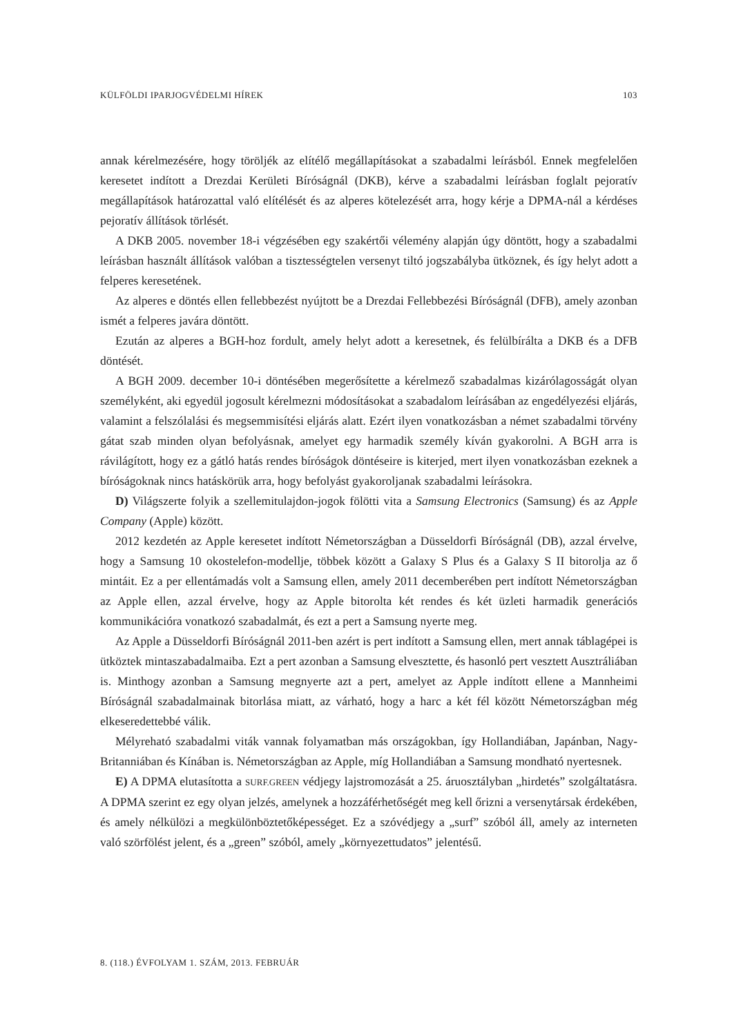KÜLFÖLDI IPARJOGVÉDELMI HÍREK 103
annak kérelmezésére, hogy töröljék az elítélő megállapításokat a szabadalmi leírásból. Ennek megfelelően keresetet indított a Drezdai Kerületi Bíróságnál (DKB), kérve a szabadalmi leírásban foglalt pejoratív megállapítások határozattal való elítélését és az alperes kötelezését arra, hogy kérje a DPMA-nál a kérdéses pejoratív állítások törlését.
A DKB 2005. november 18-i végzésében egy szakértői vélemény alapján úgy döntött, hogy a szabadalmi leírásban használt állítások valóban a tisztességtelen versenyt tiltó jogszabályba ütköznek, és így helyt adott a felperes keresetének.
Az alperes e döntés ellen fellebbezést nyújtott be a Drezdai Fellebbezési Bíróságnál (DFB), amely azonban ismét a felperes javára döntött.
Ezután az alperes a BGH-hoz fordult, amely helyt adott a keresetnek, és felülbírálta a DKB és a DFB döntését.
A BGH 2009. december 10-i döntésében megerősítette a kérelmező szabadalmas kizárólagosságát olyan személyként, aki egyedül jogosult kérelmezni módosításokat a szabadalom leírásában az engedélyezési eljárás, valamint a felszólalási és megsemmisítési eljárás alatt. Ezért ilyen vonatkozásban a német szabadalmi törvény gátat szab minden olyan befolyásnak, amelyet egy harmadik személy kíván gyakorolni. A BGH arra is rávilágított, hogy ez a gátló hatás rendes bíróságok döntéseire is kiterjed, mert ilyen vonatkozásban ezeknek a bíróságoknak nincs hatáskörük arra, hogy befolyást gyakoroljanak szabadalmi leírásokra.
D) Világszerte folyik a szellemitulajdon-jogok fölötti vita a Samsung Electronics (Samsung) és az Apple Company (Apple) között.
2012 kezdetén az Apple keresetet indított Németországban a Düsseldorfi Bíróságnál (DB), azzal érvelve, hogy a Samsung 10 okostelefon-modellje, többek között a Galaxy S Plus és a Galaxy S II bitorolja az ő mintáit. Ez a per ellentámadás volt a Samsung ellen, amely 2011 decemberében pert indított Németországban az Apple ellen, azzal érvelve, hogy az Apple bitorolta két rendes és két üzleti harmadik generációs kommunikációra vonatkozó szabadalmát, és ezt a pert a Samsung nyerte meg.
Az Apple a Düsseldorfi Bíróságnál 2011-ben azért is pert indított a Samsung ellen, mert annak táblagépei is ütköztek mintaszabadalmaiba. Ezt a pert azonban a Samsung elvesztette, és hasonló pert vesztett Ausztráliában is. Minthogy azonban a Samsung megnyerte azt a pert, amelyet az Apple indított ellene a Mannheimi Bíróságnál szabadalmainak bitorlása miatt, az várható, hogy a harc a két fél között Németországban még elkeseredettebbé válik.
Mélyreható szabadalmi viták vannak folyamatban más országokban, így Hollandiában, Japánban, Nagy-Britanniában és Kínában is. Németországban az Apple, míg Hollandiában a Samsung mondható nyertesnek.
E) A DPMA elutasította a SURF.GREEN védjegy lajstromozását a 25. áruosztályban „hirdetés” szolgáltatásra. A DPMA szerint ez egy olyan jelzés, amelynek a hozzáférhetőségét meg kell őrizni a versenytársak érdekében, és amely nélkülözi a megkülönböztetőképességet. Ez a szóvédjegy a „surf” szóból áll, amely az interneten való szörfölést jelent, és a „green” szóból, amely „környezettudatos” jelentésű.
8. (118.) ÉVFOLYAM 1. SZÁM, 2013. FEBRUÁR